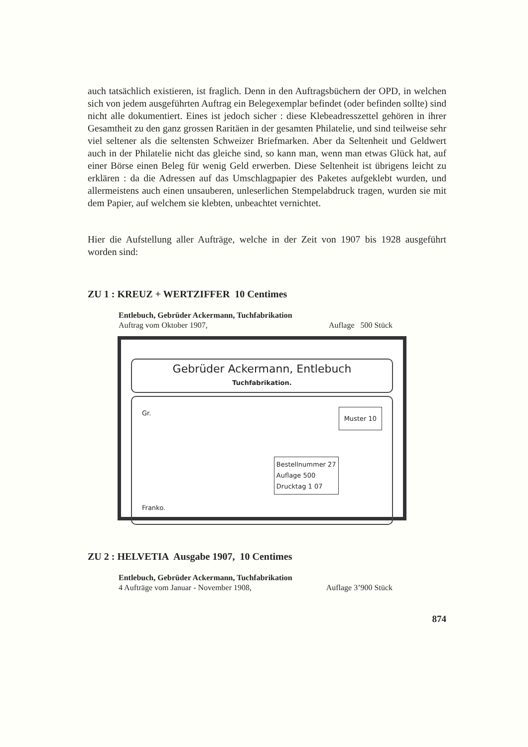auch tatsächlich existieren, ist fraglich. Denn in den Auftragsbüchern der OPD, in welchen sich von jedem ausgeführten Auftrag ein Belegexemplar befindet (oder befinden sollte) sind nicht alle dokumentiert. Eines ist jedoch sicher : diese Klebeadresszettel gehören in ihrer Gesamtheit zu den ganz grossen Raritäen in der gesamten Philatelie, und sind teilweise sehr viel seltener als die seltensten Schweizer Briefmarken. Aber da Seltenheit und Geldwert auch in der Philatelie nicht das gleiche sind, so kann man, wenn man etwas Glück hat, auf einer Börse einen Beleg für wenig Geld erwerben. Diese Seltenheit ist übrigens leicht zu erklären : da die Adressen auf das Umschlagpapier des Paketes aufgeklebt wurden, und allermeistens auch einen unsauberen, unleserlichen Stempelabdruck tragen, wurden sie mit dem Papier, auf welchem sie klebten, unbeachtet vernichtet.
Hier die Aufstellung aller Aufträge, welche in der Zeit von 1907 bis 1928 ausgeführt worden sind:
ZU 1 : KREUZ + WERTZIFFER 10 Centimes
Entlebuch, Gebrüder Ackermann, Tuchfabrikation
Auftrag vom Oktober 1907, Auflage 500 Stück
Gebrüder Ackermann, Entlebuch
Tuchfabrikation.
Muster 10 Gr.
Bestellnummer 27
Auflage 500
Drucktag 1 07
Franko.
ZU 2 : HELVETIA Ausgabe 1907, 10 Centimes
Entlebuch, Gebrüder Ackermann, Tuchfabrikation
4 Aufträge vom Januar - November 1908, Auflage 3’900 Stück
874